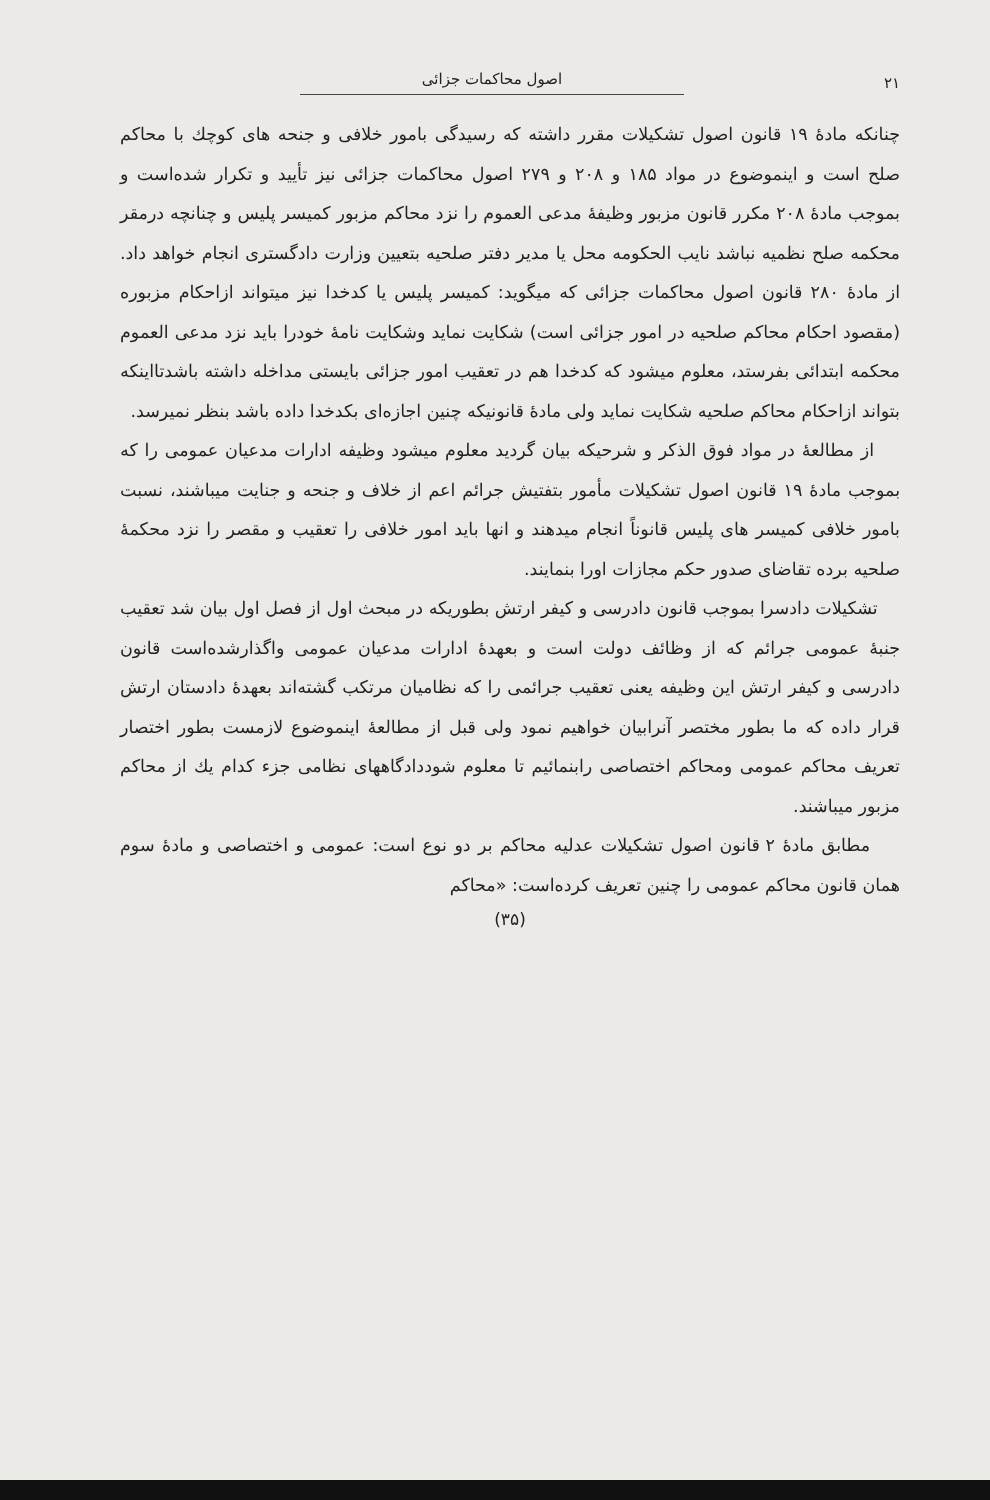۲۱ اصول محاکمات جزائی
چنانکه مادهٔ ۱۹ قانون اصول تشکیلات مقرر داشته که رسیدگی بامور خلافی و جنحه های کوچك با محاکم صلح است و اینموضوع در مواد ۱۸۵ و ۲۰۸ و ۲۷۹ اصول محاکمات جزائی نیز تأیید و تکرار شده‌است و بموجب مادهٔ ۲۰۸ مکرر قانون مزبور وظیفهٔ مدعی العموم را نزد محاکم مزبور کمیسر پلیس و چنانچه درمقر محکمه صلح نظمیه نباشد نایب الحکومه محل یا مدیر دفتر صلحیه بتعیین وزارت دادگستری انجام خواهد داد. از مادهٔ ۲۸۰ قانون اصول محاکمات جزائی که میگوید: کمیسر پلیس یا کدخدا نیز میتواند ازاحکام مزبوره (مقصود احکام محاکم صلحیه در امور جزائی است) شکایت نماید وشکایت نامهٔ خودرا باید نزد مدعی العموم محکمه ابتدائی بفرستد، معلوم میشود که کدخدا هم در تعقیب امور جزائی بایستی مداخله داشته باشدتااینکه بتواند ازاحکام محاکم صلحیه شکایت نماید ولی مادهٔ قانونیکه چنین اجازه‌ای بکدخدا داده باشد بنظر نمیرسد.
از مطالعهٔ در مواد فوق الذکر و شرحیکه بیان گردید معلوم میشود وظیفه ادارات مدعیان عمومی را که بموجب مادهٔ ۱۹ قانون اصول تشکیلات مأمور بتفتیش جرائم اعم از خلاف و جنحه و جنایت میباشند، نسبت بامور خلافی کمیسر های پلیس قانوناً انجام میدهند و انها باید امور خلافی را تعقیب و مقصر را نزد محکمهٔ صلحیه برده تقاضای صدور حکم مجازات اورا بنمایند.
تشکیلات دادسرا بموجب قانون دادرسی و کیفر ارتش بطوریکه در مبحث اول از فصل اول بیان شد تعقیب جنبهٔ عمومی جرائم که از وظائف دولت است و بعهدهٔ ادارات مدعیان عمومی واگذارشده‌است قانون دادرسی و کیفر ارتش این وظیفه یعنی تعقیب جرائمی را که نظامیان مرتکب گشته‌اند بعهدهٔ دادستان ارتش قرار داده که ما بطور مختصر آنرابیان خواهیم نمود ولی قبل از مطالعهٔ اینموضوع لازمست بطور اختصار تعریف محاکم عمومی ومحاکم اختصاصی رابنمائیم تا معلوم شوددادگاههای نظامی جزء کدام یك از محاکم مزبور میباشند.
مطابق مادهٔ ۲ قانون اصول تشکیلات عدلیه محاکم بر دو نوع است: عمومی و اختصاصی و مادهٔ سوم همان قانون محاکم عمومی را چنین تعریف کرده‌است: «محاکم
(۳۵)